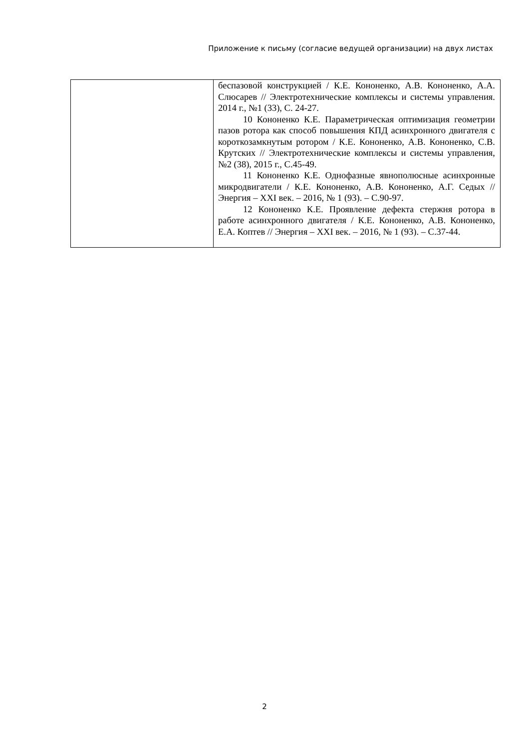Приложение к письму (согласие ведущей организации) на двух листах
| | беспазовой конструкцией / К.Е. Кононенко, А.В. Кононенко, А.А. Слюсарев // Электротехнические комплексы и системы управления. 2014 г., №1 (33), С. 24-27. 10 Кононенко К.Е. Параметрическая оптимизация геометрии пазов ротора как способ повышения КПД асинхронного двигателя с короткозамкнутым ротором / К.Е. Кононенко, А.В. Кононенко, С.В. Крутских // Электротехнические комплексы и системы управления, №2 (38), 2015 г., С.45-49. 11 Кононенко К.Е. Однофазные явнополюсные асинхронные микродвигатели / К.Е. Кононенко, А.В. Кононенко, А.Г. Седых // Энергия – XXI век. – 2016, № 1 (93). – С.90-97. 12 Кононенко К.Е. Проявление дефекта стержня ротора в работе асинхронного двигателя / К.Е. Кононенко, А.В. Кононенко, Е.А. Коптев // Энергия – XXI век. – 2016, № 1 (93). – С.37-44. |
2